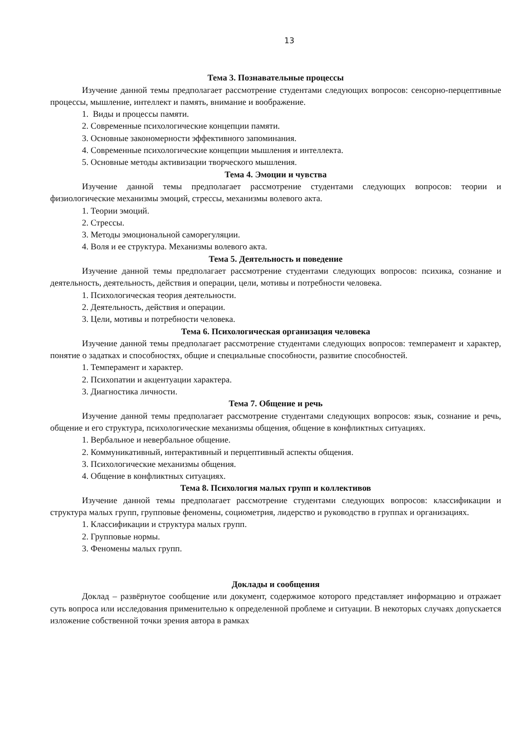13
Тема 3. Познавательные процессы
Изучение данной темы предполагает рассмотрение студентами следующих вопросов: сенсорно-перцептивные процессы, мышление, интеллект и память, внимание и воображение.
1. Виды и процессы памяти.
2. Современные психологические концепции памяти.
3. Основные закономерности эффективного запоминания.
4. Современные психологические концепции мышления и интеллекта.
5. Основные методы активизации творческого мышления.
Тема 4. Эмоции и чувства
Изучение данной темы предполагает рассмотрение студентами следующих вопросов: теории и физиологические механизмы эмоций, стрессы, механизмы волевого акта.
1. Теории эмоций.
2. Стрессы.
3. Методы эмоциональной саморегуляции.
4. Воля и ее структура. Механизмы волевого акта.
Тема 5. Деятельность и поведение
Изучение данной темы предполагает рассмотрение студентами следующих вопросов: психика, сознание и деятельность, деятельность, действия и операции, цели, мотивы и потребности человека.
1. Психологическая теория деятельности.
2. Деятельность, действия и операции.
3. Цели, мотивы и потребности человека.
Тема 6. Психологическая организация человека
Изучение данной темы предполагает рассмотрение студентами следующих вопросов: темперамент и характер, понятие о задатках и способностях, общие и специальные способности, развитие способностей.
1. Темперамент и характер.
2. Психопатии и акцентуации характера.
3. Диагностика личности.
Тема 7. Общение и речь
Изучение данной темы предполагает рассмотрение студентами следующих вопросов: язык, сознание и речь, общение и его структура, психологические механизмы общения, общение в конфликтных ситуациях.
1. Вербальное и невербальное общение.
2. Коммуникативный, интерактивный и перцептивный аспекты общения.
3. Психологические механизмы общения.
4. Общение в конфликтных ситуациях.
Тема 8. Психология малых групп и коллективов
Изучение данной темы предполагает рассмотрение студентами следующих вопросов: классификации и структура малых групп, групповые феномены, социометрия, лидерство и руководство в группах и организациях.
1. Классификации и структура малых групп.
2. Групповые нормы.
3. Феномены малых групп.
Доклады и сообщения
Доклад – развёрнутое сообщение или документ, содержимое которого представляет информацию и отражает суть вопроса или исследования применительно к определенной проблеме и ситуации. В некоторых случаях допускается изложение собственной точки зрения автора в рамках